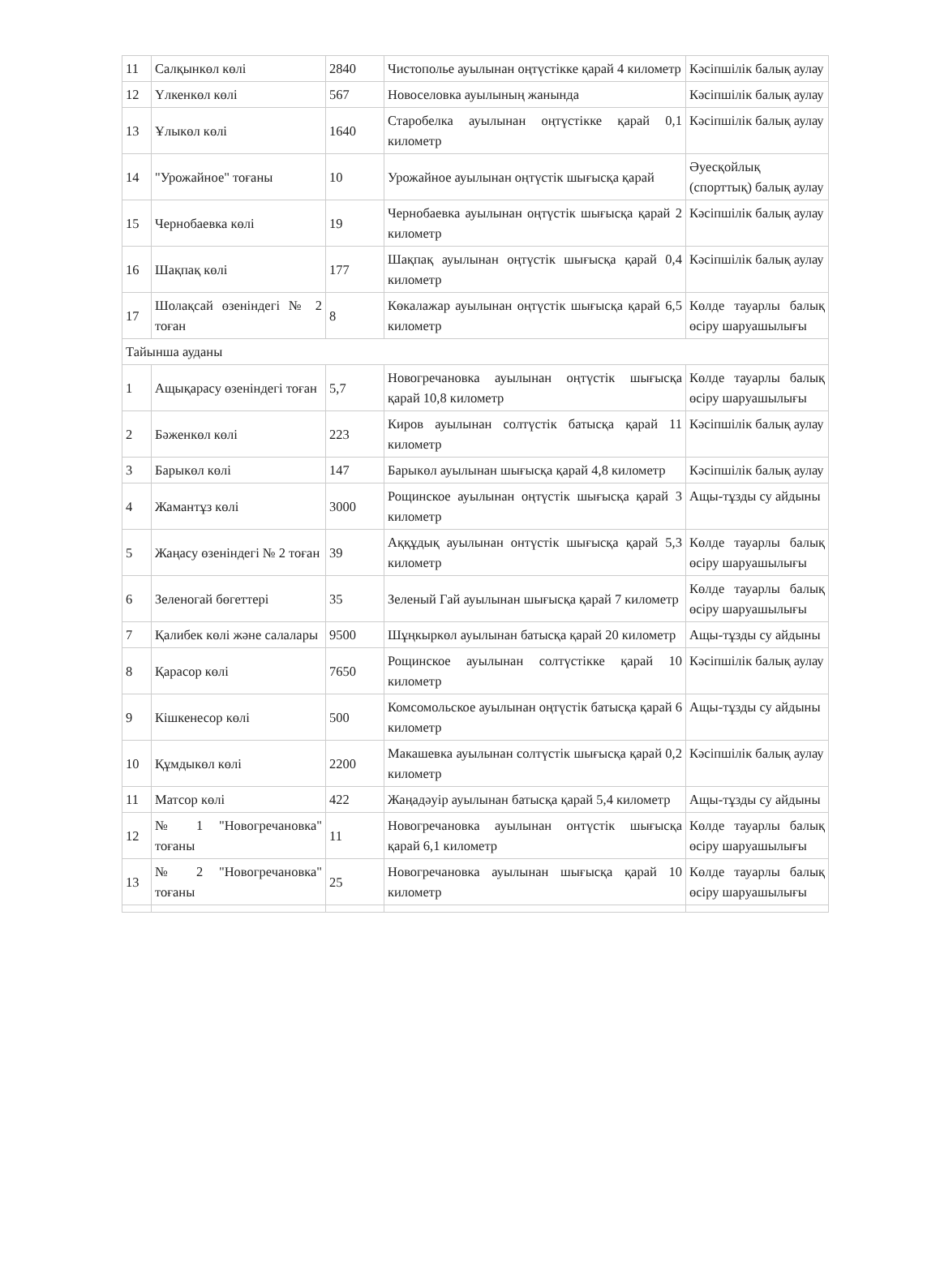| 11 | Салқынкөл көлі | 2840 | Чистополье ауылынан оңтүстікке қарай 4 километр | Кәсіпшілік балық аулау |
| 12 | Үлкенкөл көлі | 567 | Новоселовка ауылының жанында | Кәсіпшілік балық аулау |
| 13 | Ұлыкөл көлі | 1640 | Старобелка ауылынан оңтүстікке қарай 0,1 километр | Кәсіпшілік балық аулау |
| 14 | "Урожайное" тоғаны | 10 | Урожайное ауылынан оңтүстік шығысқа қарай | Әуесқойлық (спорттық) балық аулау |
| 15 | Чернобаевка көлі | 19 | Чернобаевка ауылынан оңтүстік шығысқа қарай 2 километр | Кәсіпшілік балық аулау |
| 16 | Шақпақ көлі | 177 | Шақпақ ауылынан оңтүстік шығысқа қарай 0,4 километр | Кәсіпшілік балық аулау |
| 17 | Шолақсай өзеніндегі № 2 тоған | 8 | Көкалажар ауылынан оңтүстік шығысқа қарай 6,5 километр | Көлде тауарлы балық өсіру шаруашылығы |
| Тайынша ауданы | | | | |
| 1 | Ащықарасу өзеніндегі тоған | 5,7 | Новогречановка ауылынан оңтүстік шығысқа қарай 10,8 километр | Көлде тауарлы балық өсіру шаруашылығы |
| 2 | Бәженкөл көлі | 223 | Киров ауылынан солтүстік батысқа қарай 11 километр | Кәсіпшілік балық аулау |
| 3 | Барыкөл көлі | 147 | Барыкөл ауылынан шығысқа қарай 4,8 километр | Кәсіпшілік балық аулау |
| 4 | Жамантұз көлі | 3000 | Рощинское ауылынан оңтүстік шығысқа қарай 3 километр | Ащы-тұзды су айдыны |
| 5 | Жаңасу өзеніндегі № 2 тоған | 39 | Аққұдық ауылынан онтүстік шығысқа қарай 5,3 километр | Көлде тауарлы балық өсіру шаруашылығы |
| 6 | Зеленогай бөгеттері | 35 | Зеленый Гай ауылынан шығысқа қарай 7 километр | Көлде тауарлы балық өсіру шаруашылығы |
| 7 | Қалибек көлі және салалары | 9500 | Шұңкыркөл ауылынан батысқа қарай 20 километр | Ащы-тұзды су айдыны |
| 8 | Қарасор көлі | 7650 | Рощинское ауылынан солтүстікке қарай 10 километр | Кәсіпшілік балық аулау |
| 9 | Кішкенесор көлі | 500 | Комсомольское ауылынан оңтүстік батысқа қарай 6 километр | Ащы-тұзды су айдыны |
| 10 | Құмдыкөл көлі | 2200 | Макашевка ауылынан солтүстік шығысқа қарай 0,2 километр | Кәсіпшілік балық аулау |
| 11 | Матсор көлі | 422 | Жаңадәуір ауылынан батысқа қарай 5,4 километр | Ащы-тұзды су айдыны |
| 12 | № 1 "Новогречановка" тоғаны | 11 | Новогречановка ауылынан онтүстік шығысқа қарай 6,1 километр | Көлде тауарлы балық өсіру шаруашылығы |
| 13 | № 2 "Новогречановка" тоғаны | 25 | Новогречановка ауылынан шығысқа қарай 10 километр | Көлде тауарлы балық өсіру шаруашылығы |